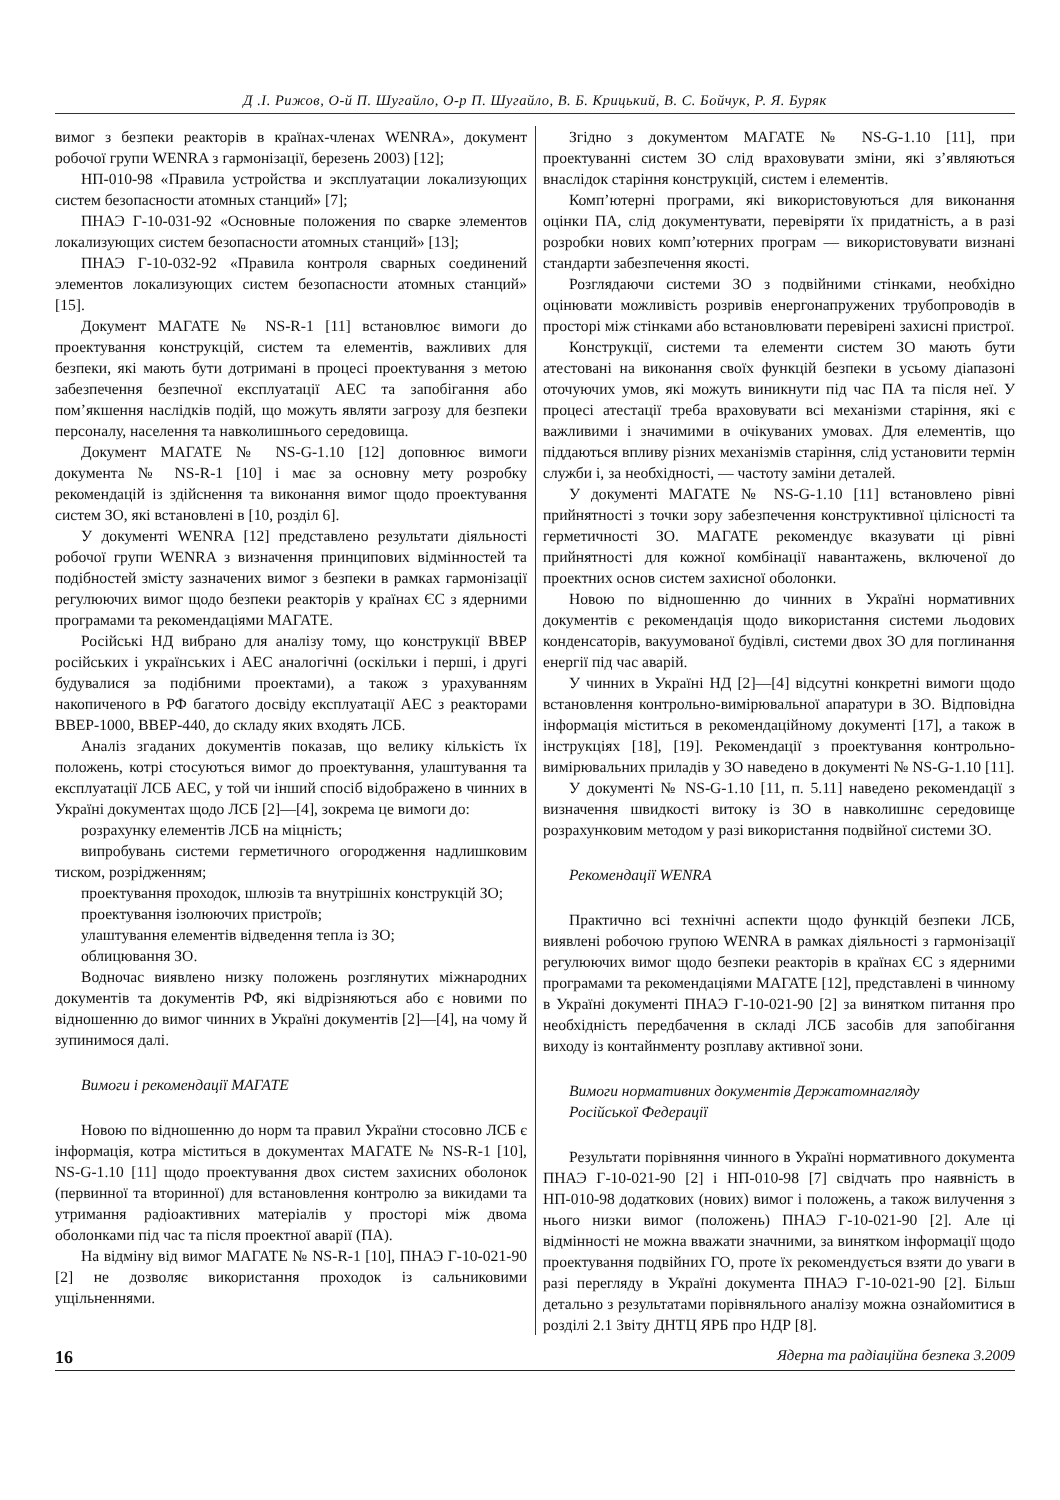Д .І. Рижов, О-й П. Шугайло, О-р П. Шугайло, В. Б. Крицький, В. С. Бойчук, Р. Я. Буряк
вимог з безпеки реакторів в країнах-членах WENRA», документ робочої групи WENRA з гармонізації, березень 2003) [12];
НП-010-98 «Правила устройства и эксплуатации локализующих систем безопасности атомных станций» [7];
ПНАЭ Г-10-031-92 «Основные положения по сварке элементов локализующих систем безопасности атомных станций» [13];
ПНАЭ Г-10-032-92 «Правила контроля сварных соединений элементов локализующих систем безопасности атомных станций» [15].
Документ МАГАТЕ № NS-R-1 [11] встановлює вимоги до проектування конструкцій, систем та елементів, важливих для безпеки, які мають бути дотримані в процесі проектування з метою забезпечення безпечної експлуатації АЕС та запобігання або пом’якшення наслідків подій, що можуть являти загрозу для безпеки персоналу, населення та навколишнього середовища.
Документ МАГАТЕ № NS-G-1.10 [12] доповнює вимоги документа № NS-R-1 [10] і має за основну мету розробку рекомендацій із здійснення та виконання вимог щодо проектування систем ЗО, які встановлені в [10, розділ 6].
У документі WENRA [12] представлено результати діяльності робочої групи WENRA з визначення принципових відмінностей та подібностей змісту зазначених вимог з безпеки в рамках гармонізації регулюючих вимог щодо безпеки реакторів у країнах ЄС з ядерними програмами та рекомендаціями МАГАТЕ.
Російські НД вибрано для аналізу тому, що конструкції ВВЕР російських і українських і АЕС аналогічні (оскільки і перші, і другі будувалися за подібними проектами), а також з урахуванням накопиченого в РФ багатого досвіду експлуатації АЕС з реакторами ВВЕР-1000, ВВЕР-440, до складу яких входять ЛСБ.
Аналіз згаданих документів показав, що велику кількість їх положень, котрі стосуються вимог до проектування, улаштування та експлуатації ЛСБ АЕС, у той чи інший спосіб відображено в чинних в Україні документах щодо ЛСБ [2]—[4], зокрема це вимоги до:
розрахунку елементів ЛСБ на міцність;
випробувань системи герметичного огородження надлишковим тиском, розрідженням;
проектування проходок, шлюзів та внутрішніх конструкцій ЗО;
проектування ізолюючих пристроїв;
улаштування елементів відведення тепла із ЗО;
облицювання ЗО.
Водночас виявлено низку положень розглянутих міжнародних документів та документів РФ, які відрізняються або є новими по відношенню до вимог чинних в Україні документів [2]—[4], на чому й зупинимося далі.
Вимоги і рекомендації МАГАТЕ
Новою по відношенню до норм та правил України стосовно ЛСБ є інформація, котра міститься в документах МАГАТЕ № NS-R-1 [10], NS-G-1.10 [11] щодо проектування двох систем захисних оболонок (первинної та вторинної) для встановлення контролю за викидами та утримання радіоактивних матеріалів у просторі між двома оболонками під час та після проектної аварії (ПА).
На відміну від вимог МАГАТЕ № NS-R-1 [10], ПНАЭ Г-10-021-90 [2] не дозволяє використання проходок із сальниковими ущільненнями.
Згідно з документом МАГАТЕ № NS-G-1.10 [11], при проектуванні систем ЗО слід враховувати зміни, які з’являються внаслідок старіння конструкцій, систем і елементів.
Комп’ютерні програми, які використовуються для виконання оцінки ПА, слід документувати, перевіряти їх придатність, а в разі розробки нових комп’ютерних програм — використовувати визнані стандарти забезпечення якості.
Розглядаючи системи ЗО з подвійними стінками, необхідно оцінювати можливість розривів енергонапружених трубопроводів в просторі між стінками або встановлювати перевірені захисні пристрої.
Конструкції, системи та елементи систем ЗО мають бути атестовані на виконання своїх функцій безпеки в усьому діапазоні оточуючих умов, які можуть виникнути під час ПА та після неї. У процесі атестації треба враховувати всі механізми старіння, які є важливими і значимими в очікуваних умовах. Для елементів, що піддаються впливу різних механізмів старіння, слід установити термін служби і, за необхідності, — частоту заміни деталей.
У документі МАГАТЕ № NS-G-1.10 [11] встановлено рівні прийнятності з точки зору забезпечення конструктивної цілісності та герметичності ЗО. МАГАТЕ рекомендує вказувати ці рівні прийнятності для кожної комбінації навантажень, включеної до проектних основ систем захисної оболонки.
Новою по відношенню до чинних в Україні нормативних документів є рекомендація щодо використання системи льодових конденсаторів, вакуумованої будівлі, системи двох ЗО для поглинання енергії під час аварій.
У чинних в Україні НД [2]—[4] відсутні конкретні вимоги щодо встановлення контрольно-вимірювальної апаратури в ЗО. Відповідна інформація міститься в рекомендаційному документі [17], а також в інструкціях [18], [19]. Рекомендації з проектування контрольно-вимірювальних приладів у ЗО наведено в документі № NS-G-1.10 [11].
У документі № NS-G-1.10 [11, п. 5.11] наведено рекомендації з визначення швидкості витоку із ЗО в навколишнє середовище розрахунковим методом у разі використання подвійної системи ЗО.
Рекомендації WENRA
Практично всі технічні аспекти щодо функцій безпеки ЛСБ, виявлені робочою групою WENRA в рамках діяльності з гармонізації регулюючих вимог щодо безпеки реакторів в країнах ЄС з ядерними програмами та рекомендаціями МАГАТЕ [12], представлені в чинному в Україні документі ПНАЭ Г-10-021-90 [2] за винятком питання про необхідність передбачення в складі ЛСБ засобів для запобігання виходу із контайнменту розплаву активної зони.
Вимоги нормативних документів Держатомнагляду
Російської Федерації
Результати порівняння чинного в Україні нормативного документа ПНАЭ Г-10-021-90 [2] і НП-010-98 [7] свідчать про наявність в НП-010-98 додаткових (нових) вимог і положень, а також вилучення з нього низки вимог (положень) ПНАЭ Г-10-021-90 [2]. Але ці відмінності не можна вважати значними, за винятком інформації щодо проектування подвійних ГО, проте їх рекомендується взяти до уваги в разі перегляду в Україні документа ПНАЭ Г-10-021-90 [2]. Більш детально з результатами порівняльного аналізу можна ознайомитися в розділі 2.1 Звіту ДНТЦ ЯРБ про НДР [8].
16 Ядерна та радіаційна безпека 3.2009